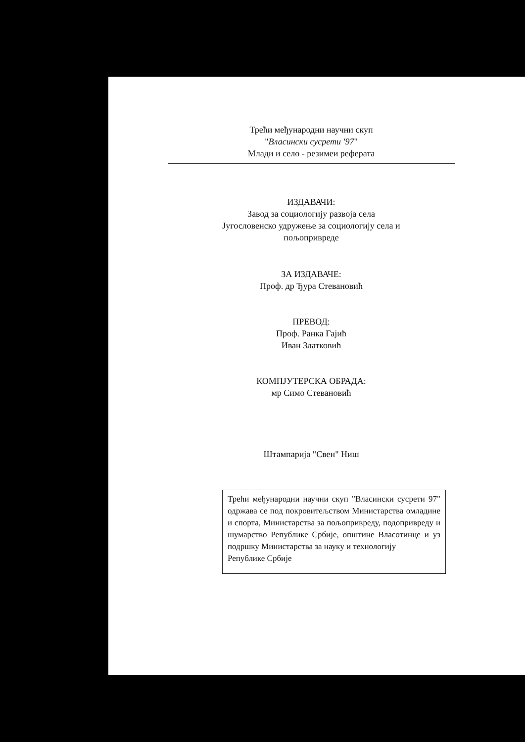Трећи међународни научни скуп
"Власински сусрети '97"
Млади и село - резимеи реферата
ИЗДАВАЧИ:
Завод за социологију развоја села
Југословенско удружење за социологију села и
пољопривреде
ЗА ИЗДАВАЧЕ:
Проф. др Ђура Стевановић
ПРЕВОД:
Проф. Ранка Гајић
Иван Златковић
КОМПЈУТЕРСКА ОБРАДА:
мр Симо Стевановић
Штампарија "Свен" Ниш
Трећи међународни научни скуп "Власински сусрети 97" одржава се под покровитељством Министарства омладине и спорта, Министарства за пољопривреду, подопривреду и шумарство Републике Србије, општине Власотинце и уз подршку Министарства за науку и технологију
Републике Србије